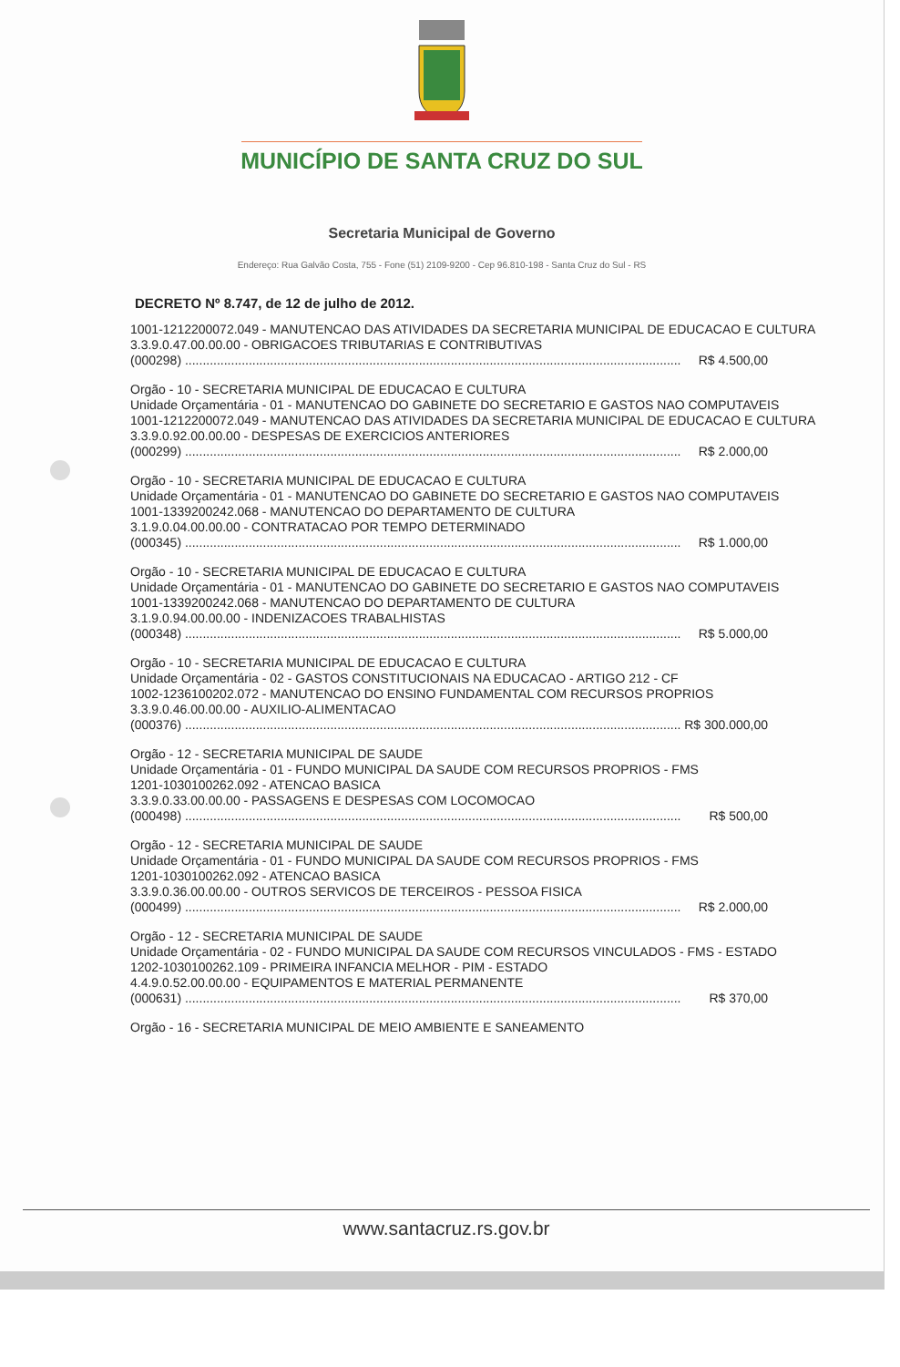MUNICÍPIO DE SANTA CRUZ DO SUL
Secretaria Municipal de Governo
Endereço: Rua Galvão Costa, 755 - Fone (51) 2109-9200 - Cep 96.810-198 - Santa Cruz do Sul - RS
DECRETO Nº 8.747, de 12 de julho de 2012.
1001-1212200072.049 - MANUTENCAO DAS ATIVIDADES DA SECRETARIA MUNICIPAL DE EDUCACAO E CULTURA
3.3.9.0.47.00.00.00 - OBRIGACOES TRIBUTARIAS E CONTRIBUTIVAS
(000298) ............................................................................................................................................ R$ 4.500,00
Orgão - 10 - SECRETARIA MUNICIPAL DE EDUCACAO E CULTURA
Unidade Orçamentária - 01 - MANUTENCAO DO GABINETE DO SECRETARIO E GASTOS NAO COMPUTAVEIS
1001-1212200072.049 - MANUTENCAO DAS ATIVIDADES DA SECRETARIA MUNICIPAL DE EDUCACAO E CULTURA
3.3.9.0.92.00.00.00 - DESPESAS DE EXERCICIOS ANTERIORES
(000299) ............................................................................................................................................ R$ 2.000,00
Orgão - 10 - SECRETARIA MUNICIPAL DE EDUCACAO E CULTURA
Unidade Orçamentária - 01 - MANUTENCAO DO GABINETE DO SECRETARIO E GASTOS NAO COMPUTAVEIS
1001-1339200242.068 - MANUTENCAO DO DEPARTAMENTO DE CULTURA
3.1.9.0.04.00.00.00 - CONTRATACAO POR TEMPO DETERMINADO
(000345) ............................................................................................................................................ R$ 1.000,00
Orgão - 10 - SECRETARIA MUNICIPAL DE EDUCACAO E CULTURA
Unidade Orçamentária - 01 - MANUTENCAO DO GABINETE DO SECRETARIO E GASTOS NAO COMPUTAVEIS
1001-1339200242.068 - MANUTENCAO DO DEPARTAMENTO DE CULTURA
3.1.9.0.94.00.00.00 - INDENIZACOES TRABALHISTAS
(000348) ............................................................................................................................................ R$ 5.000,00
Orgão - 10 - SECRETARIA MUNICIPAL DE EDUCACAO E CULTURA
Unidade Orçamentária - 02 - GASTOS CONSTITUCIONAIS NA EDUCACAO - ARTIGO 212 - CF
1002-1236100202.072 - MANUTENCAO DO ENSINO FUNDAMENTAL COM RECURSOS PROPRIOS
3.3.9.0.46.00.00.00 - AUXILIO-ALIMENTACAO
(000376) ............................................................................................................................................ R$ 300.000,00
Orgão - 12 - SECRETARIA MUNICIPAL DE SAUDE
Unidade Orçamentária - 01 - FUNDO MUNICIPAL DA SAUDE COM RECURSOS PROPRIOS - FMS
1201-1030100262.092 - ATENCAO BASICA
3.3.9.0.33.00.00.00 - PASSAGENS E DESPESAS COM LOCOMOCAO
(000498) ............................................................................................................................................ R$ 500,00
Orgão - 12 - SECRETARIA MUNICIPAL DE SAUDE
Unidade Orçamentária - 01 - FUNDO MUNICIPAL DA SAUDE COM RECURSOS PROPRIOS - FMS
1201-1030100262.092 - ATENCAO BASICA
3.3.9.0.36.00.00.00 - OUTROS SERVICOS DE TERCEIROS - PESSOA FISICA
(000499) ............................................................................................................................................ R$ 2.000,00
Orgão - 12 - SECRETARIA MUNICIPAL DE SAUDE
Unidade Orçamentária - 02 - FUNDO MUNICIPAL DA SAUDE COM RECURSOS VINCULADOS - FMS - ESTADO
1202-1030100262.109 - PRIMEIRA INFANCIA MELHOR - PIM - ESTADO
4.4.9.0.52.00.00.00 - EQUIPAMENTOS E MATERIAL PERMANENTE
(000631) ............................................................................................................................................ R$ 370,00
Orgão - 16 - SECRETARIA MUNICIPAL DE MEIO AMBIENTE E SANEAMENTO
www.santacruz.rs.gov.br